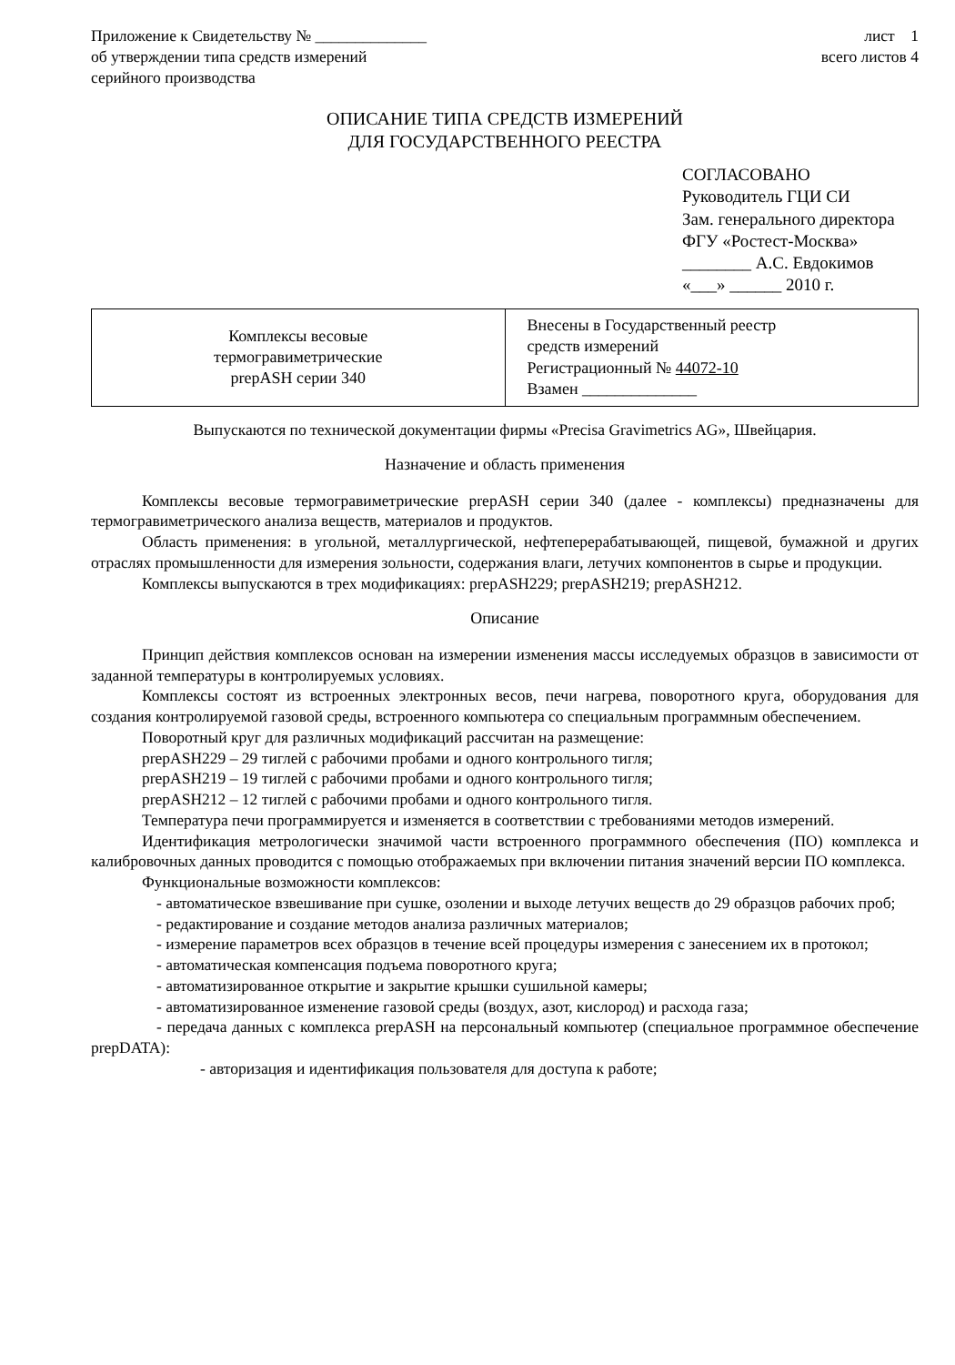Приложение к Свидетельству № ______________
об утверждении типа средств измерений
серийного производства
лист 1
всего листов 4
ОПИСАНИЕ ТИПА СРЕДСТВ ИЗМЕРЕНИЙ
ДЛЯ ГОСУДАРСТВЕННОГО РЕЕСТРА
СОГЛАСОВАНО
Руководитель ГЦИ СИ
Зам. генерального директора
ФГУ «Ростест-Москва»
________ А.С. Евдокимов
«___» ______ 2010 г.
| Комплексы весовые термогравиметрические prepASH серии 340 | Внесены в Государственный реестр средств измерений Регистрационный № 44072-10 Взамен ______________ |
Выпускаются по технической документации фирмы «Precisa Gravimetrics AG», Швейцария.
Назначение и область применения
Комплексы весовые термогравиметрические prepASH серии 340 (далее - комплексы) предназначены для термогравиметрического анализа веществ, материалов и продуктов.
Область применения: в угольной, металлургической, нефтеперерабатывающей, пищевой, бумажной и других отраслях промышленности для измерения зольности, содержания влаги, летучих компонентов в сырье и продукции.
Комплексы выпускаются в трех модификациях: prepASH229; prepASH219; prepASH212.
Описание
Принцип действия комплексов основан на измерении изменения массы исследуемых образцов в зависимости от заданной температуры в контролируемых условиях.
Комплексы состоят из встроенных электронных весов, печи нагрева, поворотного круга, оборудования для создания контролируемой газовой среды, встроенного компьютера со специальным программным обеспечением.
Поворотный круг для различных модификаций рассчитан на размещение:
prepASH229 – 29 тиглей с рабочими пробами и одного контрольного тигля;
prepASH219 – 19 тиглей с рабочими пробами и одного контрольного тигля;
prepASH212 – 12 тиглей с рабочими пробами и одного контрольного тигля.
Температура печи программируется и изменяется в соответствии с требованиями методов измерений.
Идентификация метрологически значимой части встроенного программного обеспечения (ПО) комплекса и калибровочных данных проводится с помощью отображаемых при включении питания значений версии ПО комплекса.
Функциональные возможности комплексов:
- автоматическое взвешивание при сушке, озолении и выходе летучих веществ до 29 образцов рабочих проб;
- редактирование и создание методов анализа различных материалов;
- измерение параметров всех образцов в течение всей процедуры измерения с занесением их в протокол;
- автоматическая компенсация подъема поворотного круга;
- автоматизированное открытие и закрытие крышки сушильной камеры;
- автоматизированное изменение газовой среды (воздух, азот, кислород) и расхода газа;
- передача данных с комплекса prepASH на персональный компьютер (специальное программное обеспечение prepDATA):
- авторизация и идентификация пользователя для доступа к работе;